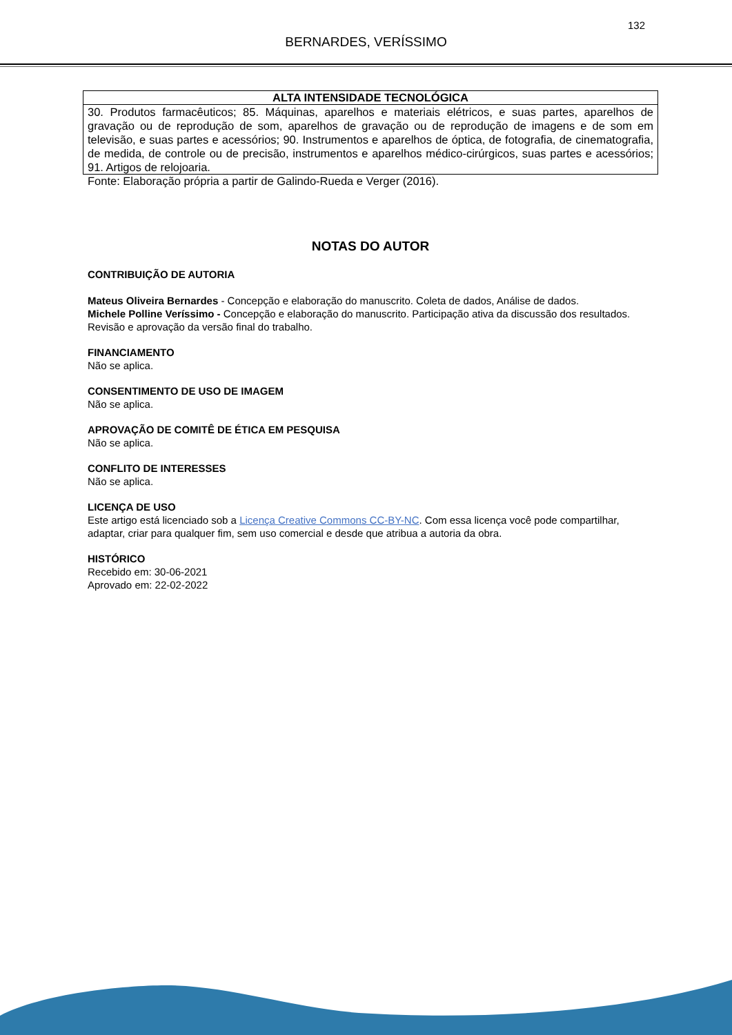132
BERNARDES, VERÍSSIMO
| ALTA INTENSIDADE TECNOLÓGICA |
| --- |
| 30. Produtos farmacêuticos; 85. Máquinas, aparelhos e materiais elétricos, e suas partes, aparelhos de gravação ou de reprodução de som, aparelhos de gravação ou de reprodução de imagens e de som em televisão, e suas partes e acessórios; 90. Instrumentos e aparelhos de óptica, de fotografia, de cinematografia, de medida, de controle ou de precisão, instrumentos e aparelhos médico-cirúrgicos, suas partes e acessórios; 91. Artigos de relojoaria. |
Fonte: Elaboração própria a partir de Galindo-Rueda e Verger (2016).
NOTAS DO AUTOR
CONTRIBUIÇÃO DE AUTORIA
Mateus Oliveira Bernardes - Concepção e elaboração do manuscrito. Coleta de dados, Análise de dados.
Michele Polline Veríssimo - Concepção e elaboração do manuscrito. Participação ativa da discussão dos resultados. Revisão e aprovação da versão final do trabalho.
FINANCIAMENTO
Não se aplica.
CONSENTIMENTO DE USO DE IMAGEM
Não se aplica.
APROVAÇÃO DE COMITÊ DE ÉTICA EM PESQUISA
Não se aplica.
CONFLITO DE INTERESSES
Não se aplica.
LICENÇA DE USO
Este artigo está licenciado sob a Licença Creative Commons CC-BY-NC. Com essa licença você pode compartilhar, adaptar, criar para qualquer fim, sem uso comercial e desde que atribua a autoria da obra.
HISTÓRICO
Recebido em: 30-06-2021
Aprovado em: 22-02-2022